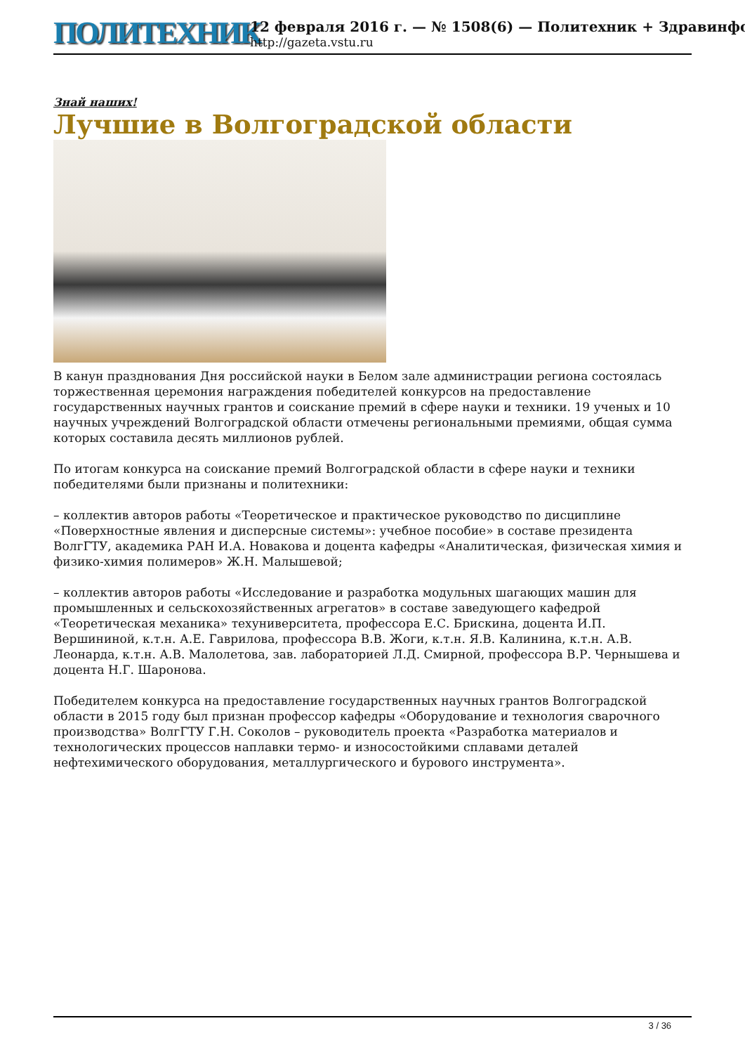ПОЛИТЕХНИК
12 февраля 2016 г. — № 1508(6) — Политехник + Здравинфо
http://gazeta.vstu.ru
Знай наших!
Лучшие в Волгоградской области
В канун празднования Дня российской науки в Белом зале администрации региона состоялась торжественная церемония награждения победителей конкурсов на предоставление государственных научных грантов и соискание премий в сфере науки и техники. 19 ученых и 10 научных учреждений Волгоградской области отмечены региональными премиями, общая сумма которых составила десять миллионов рублей.
По итогам конкурса на соискание премий Волгоградской области в сфере науки и техники победителями были признаны и политехники:
– коллектив авторов работы «Теоретическое и практическое руководство по дисциплине «Поверхностные явления и дисперсные системы»: учебное пособие» в составе президента ВолгГТУ, академика РАН И.А. Новакова и доцента кафедры «Аналитическая, физическая химия и физико-химия полимеров» Ж.Н. Малышевой;
– коллектив авторов работы «Исследование и разработка модульных шагающих машин для промышленных и сельскохозяйственных агрегатов» в составе заведующего кафедрой «Теоретическая механика» техуниверситета, профессора Е.С. Брискина, доцента И.П. Вершининой, к.т.н. А.Е. Гаврилова, профессора В.В. Жоги, к.т.н. Я.В. Калинина, к.т.н. А.В. Леонарда, к.т.н. А.В. Малолетова, зав. лабораторией Л.Д. Смирной, профессора В.Р. Чернышева и доцента Н.Г. Шаронова.
Победителем конкурса на предоставление государственных научных грантов Волгоградской области в 2015 году был признан профессор кафедры «Оборудование и технология сварочного производства» ВолгГТУ Г.Н. Соколов – руководитель проекта «Разработка материалов и технологических процессов наплавки термо- и износостойкими сплавами деталей нефтехимического оборудования, металлургического и бурового инструмента».
3 / 36